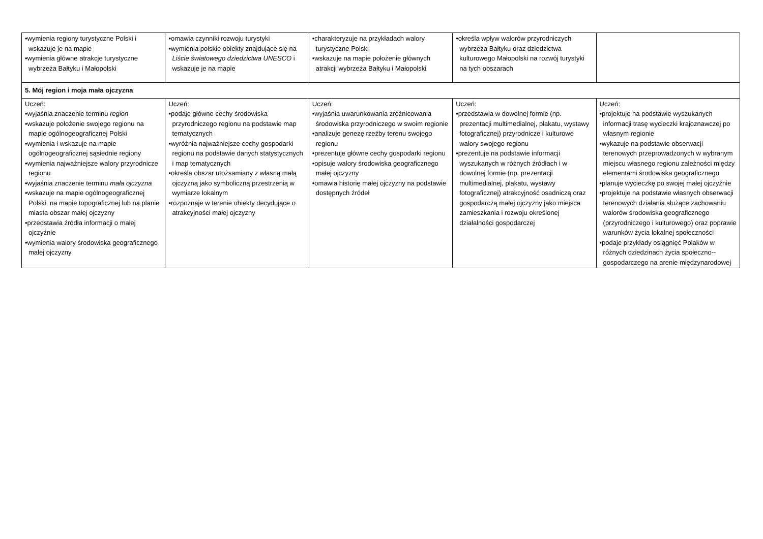| •wymienia regiony turystyczne Polski i wskazuje je na mapie •wymienia główne atrakcje turystyczne wybrzeża Bałtyku i Małopolski | •omawia czynniki rozwoju turystyki •wymienia polskie obiekty znajdujące się na Liście światowego dziedzictwa UNESCO i wskazuje je na mapie | •charakteryzuje na przykładach walory turystyczne Polski •wskazuje na mapie położenie głównych atrakcji wybrzeża Bałtyku i Małopolski | •określa wpływ walorów przyrodniczych wybrzeża Bałtyku oraz dziedzictwa kulturowego Małopolski na rozwój turystyki na tych obszarach | |
| 5. Mój region i moja mała ojczyzna | | | | |
| Uczeń: •wyjaśnia znaczenie terminu region •wskazuje położenie swojego regionu na mapie ogólnogeograficznej Polski •wymienia i wskazuje na mapie ogólnogeograficznej sąsiednie regiony •wymienia najważniejsze walory przyrodnicze regionu •wyjaśnia znaczenie terminu mała ojczyzna •wskazuje na mapie ogólnogeograficznej Polski, na mapie topograficznej lub na planie miasta obszar małej ojczyzny •przedstawia źródła informacji o małej ojczyźnie •wymienia walory środowiska geograficznego małej ojczyzny | Uczeń: •podaje główne cechy środowiska przyrodniczego regionu na podstawie map tematycznych •wyróżnia najważniejsze cechy gospodarki regionu na podstawie danych statystycznych i map tematycznych •określa obszar utożsamiany z własną małą ojczyzną jako symboliczną przestrzenią w wymiarze lokalnym •rozpoznaje w terenie obiekty decydujące o atrakcyjności małej ojczyzny | Uczeń: •wyjaśnia uwarunkowania zróżnicowania środowiska przyrodniczego w swoim regionie •analizuje genezę rzeźby terenu swojego regionu •prezentuje główne cechy gospodarki regionu •opisuje walory środowiska geograficznego małej ojczyzny •omawia historię małej ojczyzny na podstawie dostępnych źródeł | Uczeń: •przedstawia w dowolnej formie (np. prezentacji multimedialnej, plakatu, wystawy fotograficznej) przyrodnicze i kulturowe walory swojego regionu •prezentuje na podstawie informacji wyszukanych w różnych źródłach i w dowolnej formie (np. prezentacji multimedialnej, plakatu, wystawy fotograficznej) atrakcyjność osadniczą oraz gospodarczą małej ojczyzny jako miejsca zamieszkania i rozwoju określonej działalności gospodarczej | Uczeń: •projektuje na podstawie wyszukanych informacji trasę wycieczki krajoznawczej po własnym regionie •wykazuje na podstawie obserwacji terenowych przeprowadzonych w wybranym miejscu własnego regionu zależności między elementami środowiska geograficznego •planuje wycieczkę po swojej małej ojczyźnie •projektuje na podstawie własnych obserwacji terenowych działania służące zachowaniu walorów środowiska geograficznego (przyrodniczego i kulturowego) oraz poprawie warunków życia lokalnej społeczności •podaje przykłady osiągnięć Polaków w różnych dziedzinach życia społeczno--gospodarczego na arenie międzynarodowej |